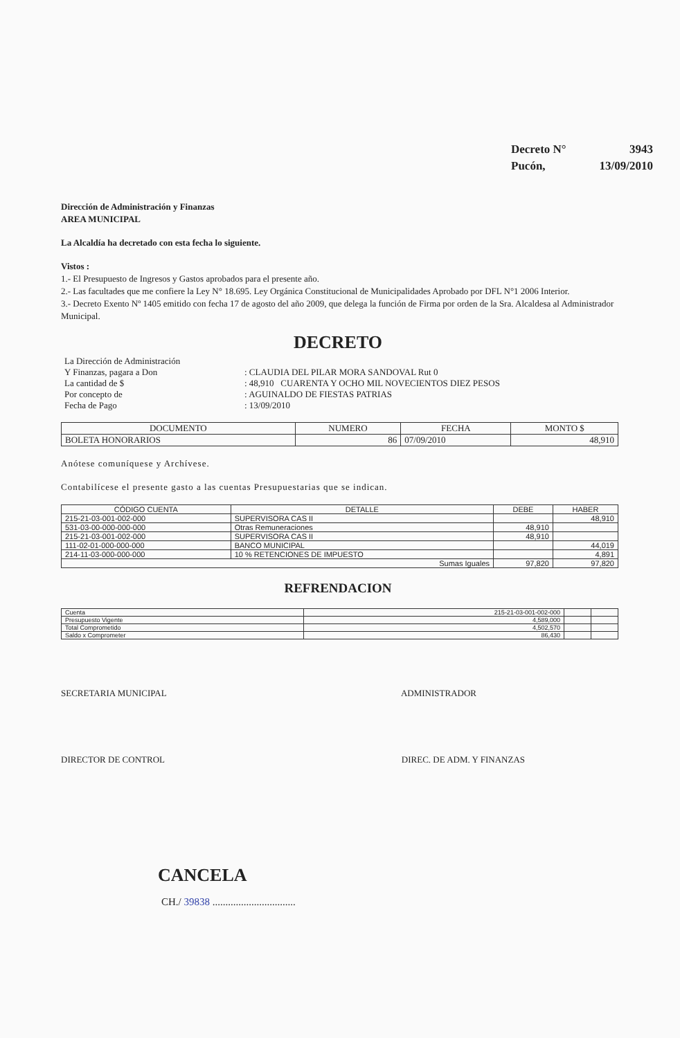Decreto N° 3943
Pucón, 13/09/2010
Dirección de Administración y Finanzas
AREA MUNICIPAL
La Alcaldía ha decretado con esta fecha lo siguiente.
Vistos :
1.- El Presupuesto de Ingresos y Gastos aprobados para el presente año.
2.- Las facultades que me confiere la Ley N° 18.695. Ley Orgánica Constitucional de Municipalidades Aprobado por DFL N°1 2006 Interior.
3.- Decreto Exento Nº 1405 emitido con fecha 17 de agosto del año 2009, que delega la función de Firma por orden de la Sra. Alcaldesa al Administrador Municipal.
DECRETO
| La Dirección de Administración | |
| Y Finanzas, pagara a Don | : CLAUDIA DEL PILAR MORA SANDOVAL Rut 0 |
| La cantidad de $ | : 48,910 CUARENTA Y OCHO MIL NOVECIENTOS DIEZ PESOS |
| Por concepto de | : AGUINALDO DE FIESTAS PATRIAS |
| Fecha de Pago | : 13/09/2010 |
| DOCUMENTO | NUMERO | FECHA | MONTO $ |
| --- | --- | --- | --- |
| BOLETA HONORARIOS | 86 | 07/09/2010 | 48,910 |
Anótese comuníquese y Archívese.
Contabilícese el presente gasto a las cuentas Presupuestarias que se indican.
| CÓDIGO CUENTA | DETALLE | DEBE | HABER |
| --- | --- | --- | --- |
| 215-21-03-001-002-000 | SUPERVISORA CAS II | | 48,910 |
| 531-03-00-000-000-000 | Otras Remuneraciones | 48,910 | |
| 215-21-03-001-002-000 | SUPERVISORA CAS II | 48,910 | |
| 111-02-01-000-000-000 | BANCO MUNICIPAL | | 44,019 |
| 214-11-03-000-000-000 | 10 % RETENCIONES DE IMPUESTO | | 4,891 |
| Sumas Iguales | | 97,820 | 97,820 |
REFRENDACION
| Cuenta | 215-21-03-001-002-000 | | |
| Presupuesto Vigente | 4,589,000 | | |
| Total Comprometido | 4,502,570 | | |
| Saldo x Comprometer | 86,430 | | |
SECRETARIA MUNICIPAL ADMINISTRADOR
DIRECTOR DE CONTROL DIREC. DE ADM. Y FINANZAS
CANCELA
CH./ 39838 ................................